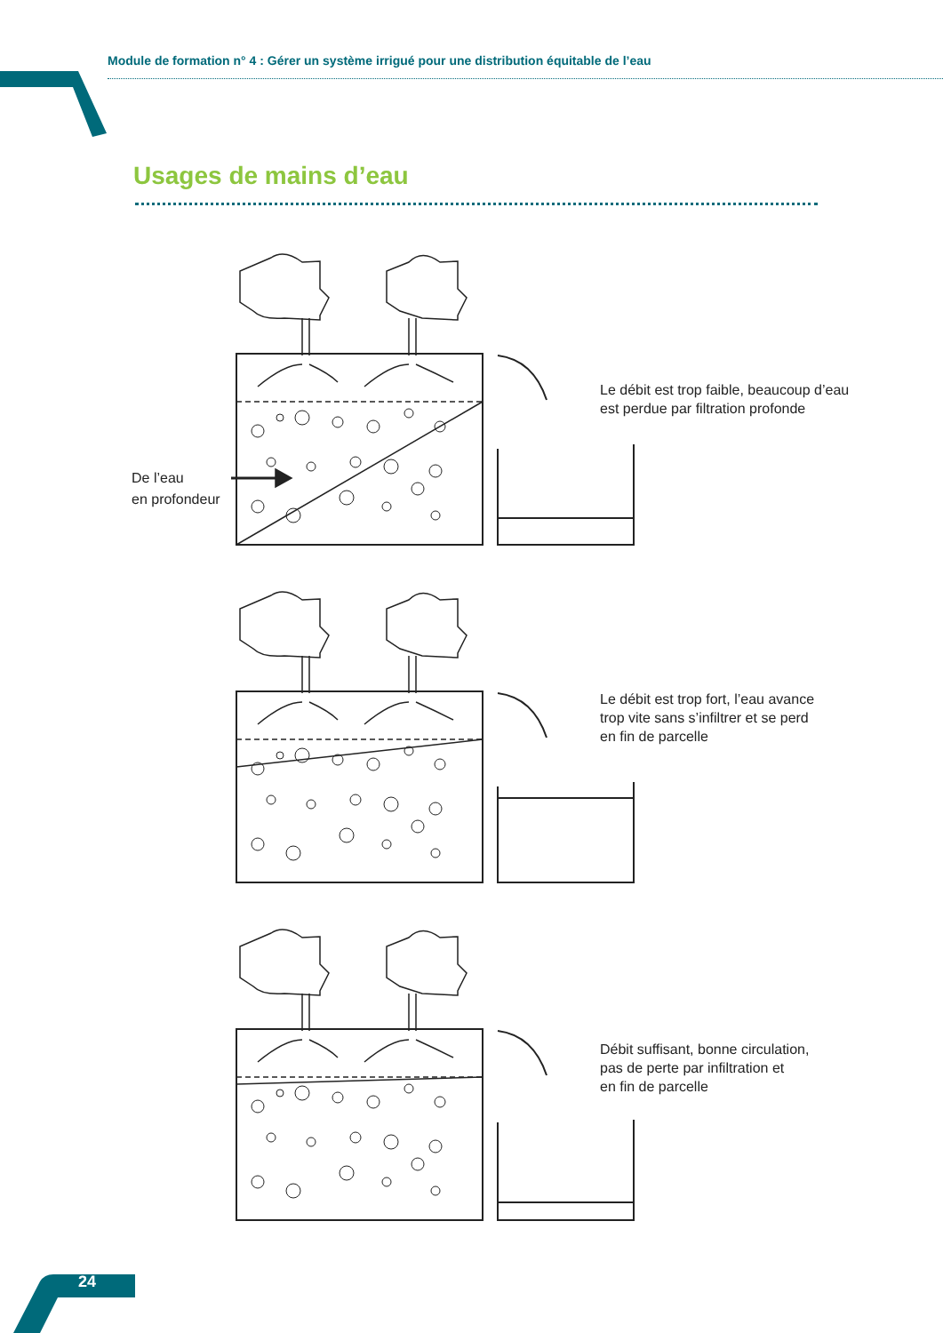Module de formation n° 4 : Gérer un système irrigué pour une distribution équitable de l’eau
Usages de mains d’eau
Le débit est trop faible, beaucoup d’eau
est perdue par filtration profonde
De l’eau
en profondeur
Le débit est trop fort, l’eau avance
trop vite sans s’infiltrer et se perd
en fin de parcelle
Débit suffisant, bonne circulation,
pas de perte par infiltration et
en fin de parcelle
24